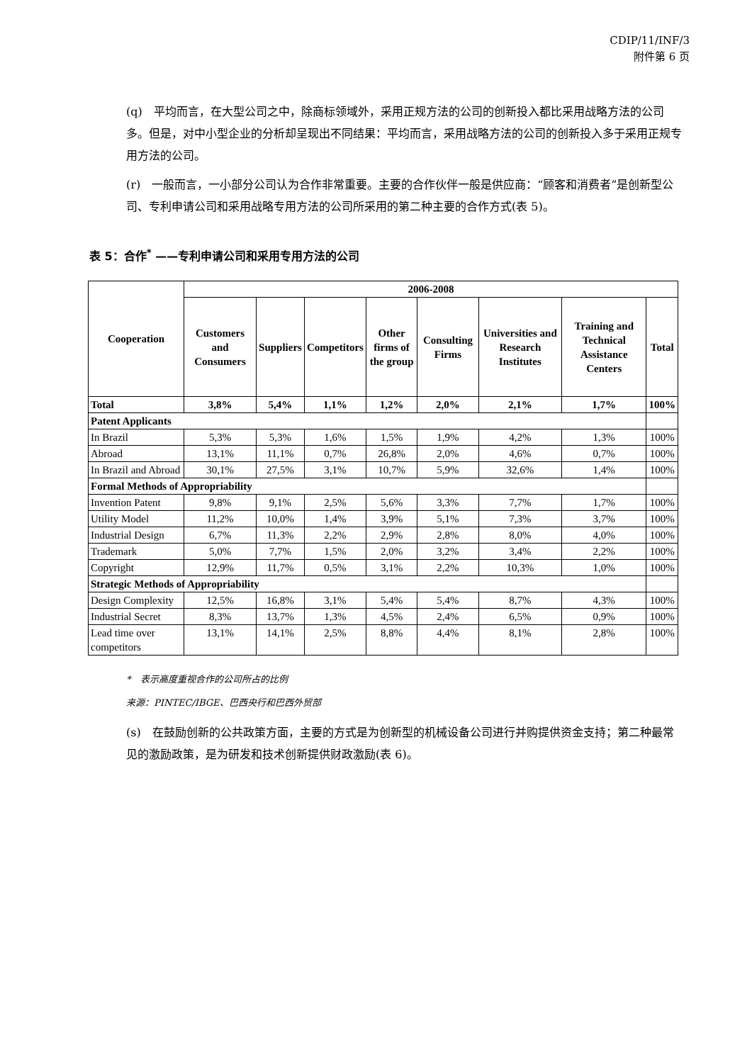CDIP/11/INF/3
附件第 6 页
(q)　平均而言，在大型公司之中，除商标领域外，采用正规方法的公司的创新投入都比采用战略方法的公司多。但是，对中小型企业的分析却呈现出不同结果：平均而言，采用战略方法的公司的创新投入多于采用正规专用方法的公司。
(r)　一般而言，一小部分公司认为合作非常重要。主要的合作伙伴一般是供应商：“顾客和消费者”是创新型公司、专利申请公司和采用战略专用方法的公司所采用的第二种主要的合作方式(表 5)。
表 5：合作<sup>*</sup> ——专利申请公司和采用专用方法的公司
| Cooperation | 2006-2008 | | | | | | | |
| --- | --- | --- | --- | --- | --- | --- | --- | --- |
| | Customers and Consumers | Suppliers | Competitors | Other firms of the group | Consulting Firms | Universities and Research Institutes | Training and Technical Assistance Centers | Total |
| Total | 3,8% | 5,4% | 1,1% | 1,2% | 2,0% | 2,1% | 1,7% | 100% |
| Patent Applicants | | | | | | | | |
| In Brazil | 5,3% | 5,3% | 1,6% | 1,5% | 1,9% | 4,2% | 1,3% | 100% |
| Abroad | 13,1% | 11,1% | 0,7% | 26,8% | 2,0% | 4,6% | 0,7% | 100% |
| In Brazil and Abroad | 30,1% | 27,5% | 3,1% | 10,7% | 5,9% | 32,6% | 1,4% | 100% |
| Formal Methods of Appropriability | | | | | | | | |
| Invention Patent | 9,8% | 9,1% | 2,5% | 5,6% | 3,3% | 7,7% | 1,7% | 100% |
| Utility Model | 11,2% | 10,0% | 1,4% | 3,9% | 5,1% | 7,3% | 3,7% | 100% |
| Industrial Design | 6,7% | 11,3% | 2,2% | 2,9% | 2,8% | 8,0% | 4,0% | 100% |
| Trademark | 5,0% | 7,7% | 1,5% | 2,0% | 3,2% | 3,4% | 2,2% | 100% |
| Copyright | 12,9% | 11,7% | 0,5% | 3,1% | 2,2% | 10,3% | 1,0% | 100% |
| Strategic Methods of Appropriability | | | | | | | | |
| Design Complexity | 12,5% | 16,8% | 3,1% | 5,4% | 5,4% | 8,7% | 4,3% | 100% |
| Industrial Secret | 8,3% | 13,7% | 1,3% | 4,5% | 2,4% | 6,5% | 0,9% | 100% |
| Lead time over competitors | 13,1% | 14,1% | 2,5% | 8,8% | 4,4% | 8,1% | 2,8% | 100% |
*　表示高度重视合作的公司所占的比例
来源：PINTEC/IBGE、巴西央行和巴西外贸部
(s)　在鼓励创新的公共政策方面，主要的方式是为创新型的机械设备公司进行并购提供资金支持；第二种最常见的激励政策，是为研发和技术创新提供财政激励(表 6)。